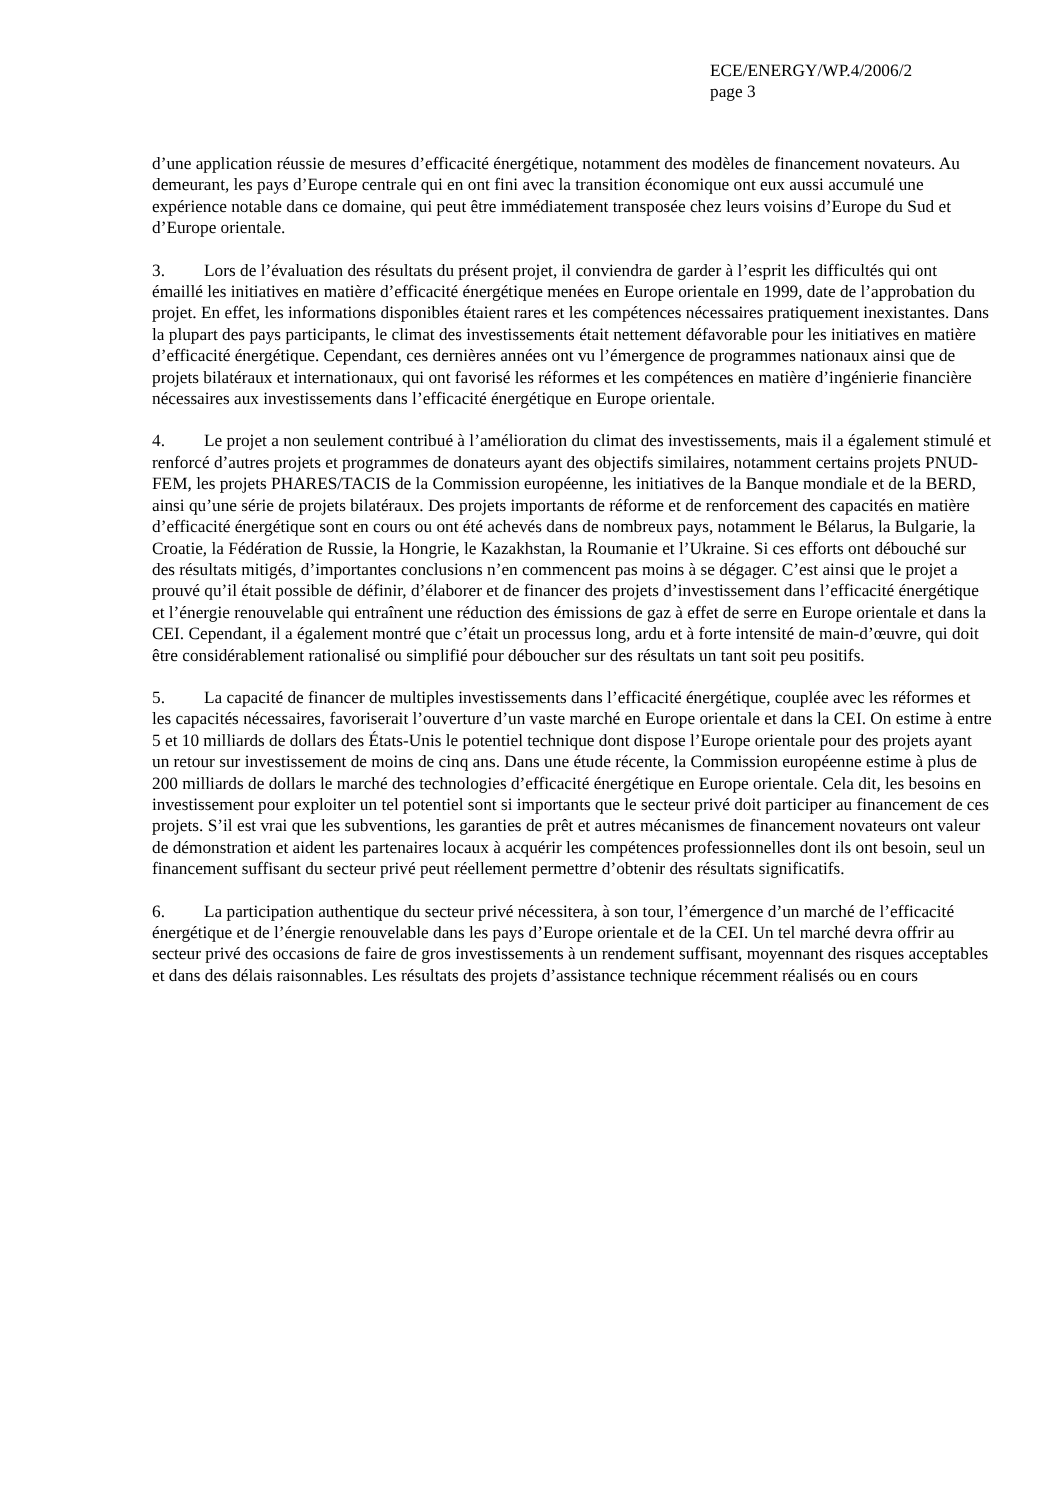ECE/ENERGY/WP.4/2006/2
page 3
d’une application réussie de mesures d’efficacité énergétique, notamment des modèles de financement novateurs. Au demeurant, les pays d’Europe centrale qui en ont fini avec la transition économique ont eux aussi accumulé une expérience notable dans ce domaine, qui peut être immédiatement transposée chez leurs voisins d’Europe du Sud et d’Europe orientale.
3. Lors de l’évaluation des résultats du présent projet, il conviendra de garder à l’esprit les difficultés qui ont émaillé les initiatives en matière d’efficacité énergétique menées en Europe orientale en 1999, date de l’approbation du projet. En effet, les informations disponibles étaient rares et les compétences nécessaires pratiquement inexistantes. Dans la plupart des pays participants, le climat des investissements était nettement défavorable pour les initiatives en matière d’efficacité énergétique. Cependant, ces dernières années ont vu l’émergence de programmes nationaux ainsi que de projets bilatéraux et internationaux, qui ont favorisé les réformes et les compétences en matière d’ingénierie financière nécessaires aux investissements dans l’efficacité énergétique en Europe orientale.
4. Le projet a non seulement contribué à l’amélioration du climat des investissements, mais il a également stimulé et renforcé d’autres projets et programmes de donateurs ayant des objectifs similaires, notamment certains projets PNUD-FEM, les projets PHARES/TACIS de la Commission européenne, les initiatives de la Banque mondiale et de la BERD, ainsi qu’une série de projets bilatéraux. Des projets importants de réforme et de renforcement des capacités en matière d’efficacité énergétique sont en cours ou ont été achevés dans de nombreux pays, notamment le Bélarus, la Bulgarie, la Croatie, la Fédération de Russie, la Hongrie, le Kazakhstan, la Roumanie et l’Ukraine. Si ces efforts ont débouché sur des résultats mitigés, d’importantes conclusions n’en commencent pas moins à se dégager. C’est ainsi que le projet a prouvé qu’il était possible de définir, d’élaborer et de financer des projets d’investissement dans l’efficacité énergétique et l’énergie renouvelable qui entraînent une réduction des émissions de gaz à effet de serre en Europe orientale et dans la CEI. Cependant, il a également montré que c’était un processus long, ardu et à forte intensité de main-d’œuvre, qui doit être considérablement rationalisé ou simplifié pour déboucher sur des résultats un tant soit peu positifs.
5. La capacité de financer de multiples investissements dans l’efficacité énergétique, couplée avec les réformes et les capacités nécessaires, favoriserait l’ouverture d’un vaste marché en Europe orientale et dans la CEI. On estime à entre 5 et 10 milliards de dollars des États-Unis le potentiel technique dont dispose l’Europe orientale pour des projets ayant un retour sur investissement de moins de cinq ans. Dans une étude récente, la Commission européenne estime à plus de 200 milliards de dollars le marché des technologies d’efficacité énergétique en Europe orientale. Cela dit, les besoins en investissement pour exploiter un tel potentiel sont si importants que le secteur privé doit participer au financement de ces projets. S’il est vrai que les subventions, les garanties de prêt et autres mécanismes de financement novateurs ont valeur de démonstration et aident les partenaires locaux à acquérir les compétences professionnelles dont ils ont besoin, seul un financement suffisant du secteur privé peut réellement permettre d’obtenir des résultats significatifs.
6. La participation authentique du secteur privé nécessitera, à son tour, l’émergence d’un marché de l’efficacité énergétique et de l’énergie renouvelable dans les pays d’Europe orientale et de la CEI. Un tel marché devra offrir au secteur privé des occasions de faire de gros investissements à un rendement suffisant, moyennant des risques acceptables et dans des délais raisonnables. Les résultats des projets d’assistance technique récemment réalisés ou en cours